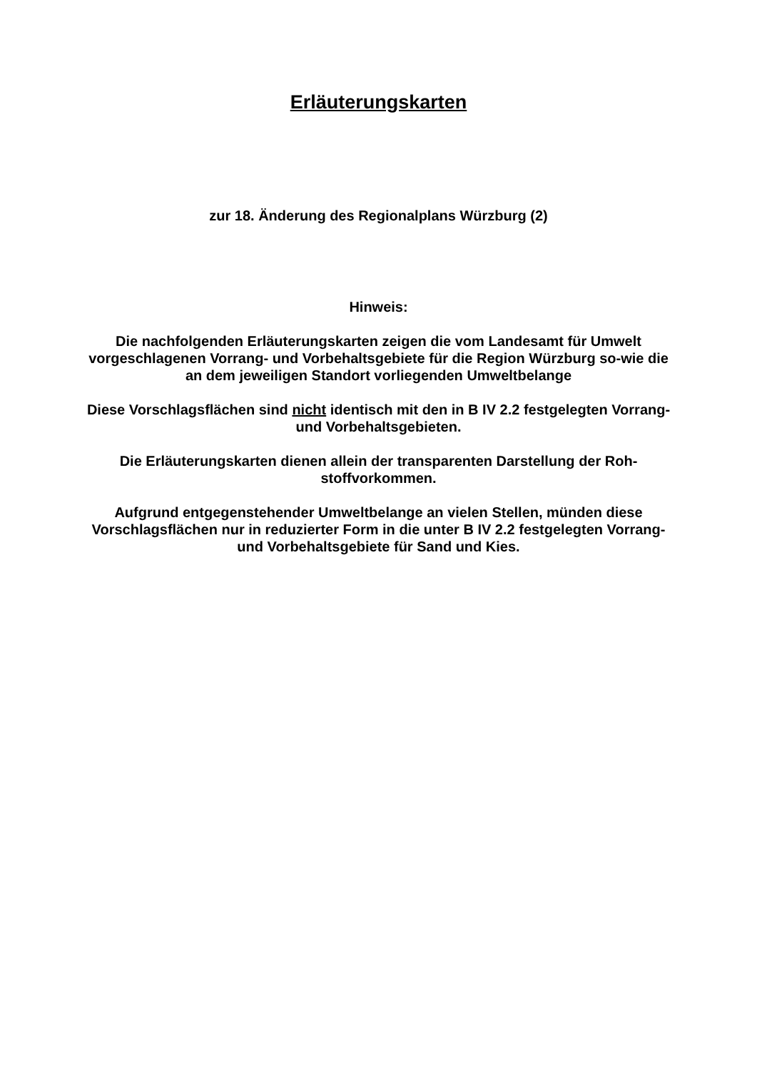Erläuterungskarten
zur 18. Änderung des Regionalplans Würzburg (2)
Hinweis:
Die nachfolgenden Erläuterungskarten zeigen die vom Landesamt für Umwelt vorgeschlagenen Vorrang- und Vorbehaltsgebiete für die Region Würzburg so-wie die an dem jeweiligen Standort vorliegenden Umweltbelange
Diese Vorschlagsflächen sind nicht identisch mit den in B IV 2.2 festgelegten Vorrang- und Vorbehaltsgebieten.
Die Erläuterungskarten dienen allein der transparenten Darstellung der Roh-stoffvorkommen.
Aufgrund entgegenstehender Umweltbelange an vielen Stellen, münden diese Vorschlagsflächen nur in reduzierter Form in die unter B IV 2.2 festgelegten Vorrang- und Vorbehaltsgebiete für Sand und Kies.